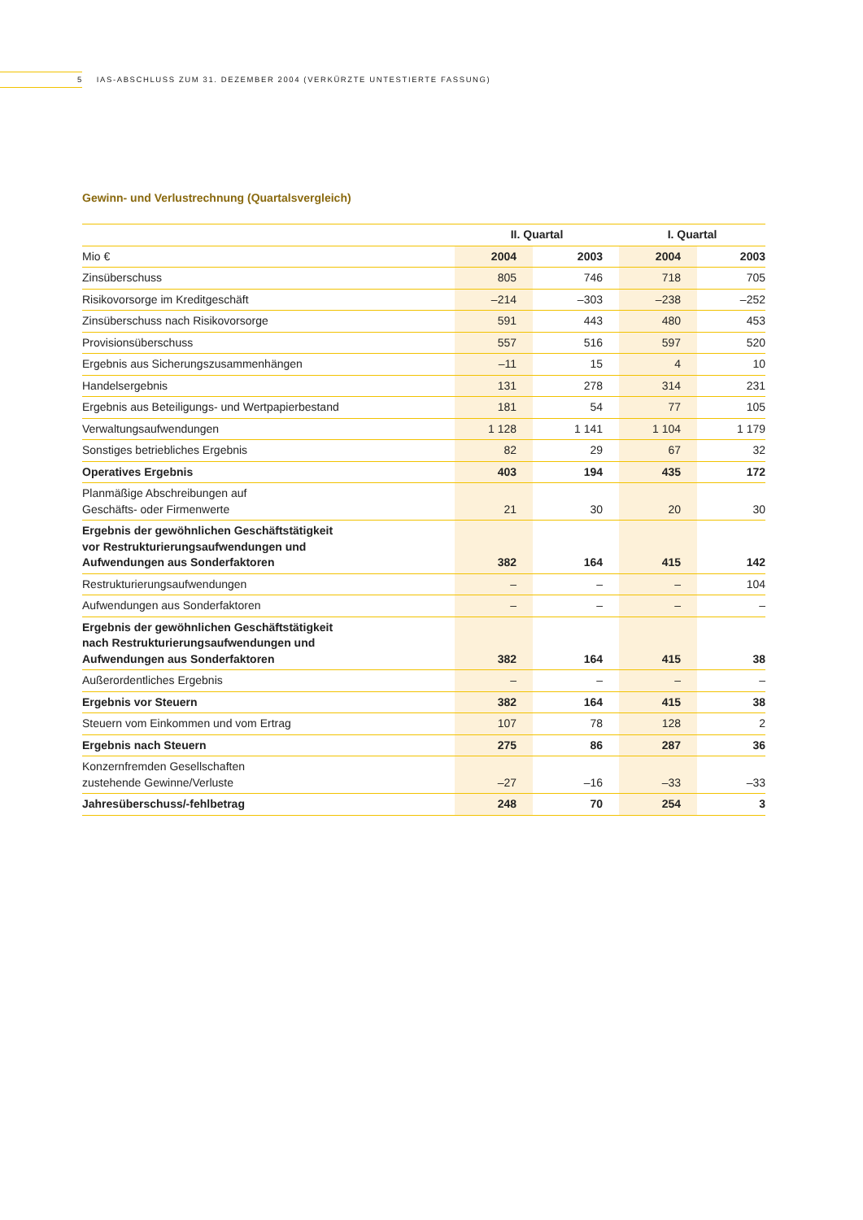5 IAS-ABSCHLUSS ZUM 31. DEZEMBER 2004 (VERKÜRZTE UNTESTIERTE FASSUNG)
Gewinn- und Verlustrechnung (Quartalsvergleich)
| | II. Quartal | | I. Quartal | |
| --- | --- | --- | --- | --- |
| Mio € | 2004 | 2003 | 2004 | 2003 |
| Zinsüberschuss | 805 | 746 | 718 | 705 |
| Risikovorsorge im Kreditgeschäft | –214 | –303 | –238 | –252 |
| Zinsüberschuss nach Risikovorsorge | 591 | 443 | 480 | 453 |
| Provisionsüberschuss | 557 | 516 | 597 | 520 |
| Ergebnis aus Sicherungszusammenhängen | –11 | 15 | 4 | 10 |
| Handelsergebnis | 131 | 278 | 314 | 231 |
| Ergebnis aus Beteiligungs- und Wertpapierbestand | 181 | 54 | 77 | 105 |
| Verwaltungsaufwendungen | 1 128 | 1 141 | 1 104 | 1 179 |
| Sonstiges betriebliches Ergebnis | 82 | 29 | 67 | 32 |
| Operatives Ergebnis | 403 | 194 | 435 | 172 |
| Planmäßige Abschreibungen auf Geschäfts- oder Firmenwerte | 21 | 30 | 20 | 30 |
| Ergebnis der gewöhnlichen Geschäftstätigkeit vor Restrukturierungsaufwendungen und Aufwendungen aus Sonderfaktoren | 382 | 164 | 415 | 142 |
| Restrukturierungsaufwendungen | – | – | – | 104 |
| Aufwendungen aus Sonderfaktoren | – | – | – | – |
| Ergebnis der gewöhnlichen Geschäftstätigkeit nach Restrukturierungsaufwendungen und Aufwendungen aus Sonderfaktoren | 382 | 164 | 415 | 38 |
| Außerordentliches Ergebnis | – | – | – | – |
| Ergebnis vor Steuern | 382 | 164 | 415 | 38 |
| Steuern vom Einkommen und vom Ertrag | 107 | 78 | 128 | 2 |
| Ergebnis nach Steuern | 275 | 86 | 287 | 36 |
| Konzernfremden Gesellschaften zustehende Gewinne/Verluste | –27 | –16 | –33 | –33 |
| Jahresüberschuss/-fehlbetrag | 248 | 70 | 254 | 3 |